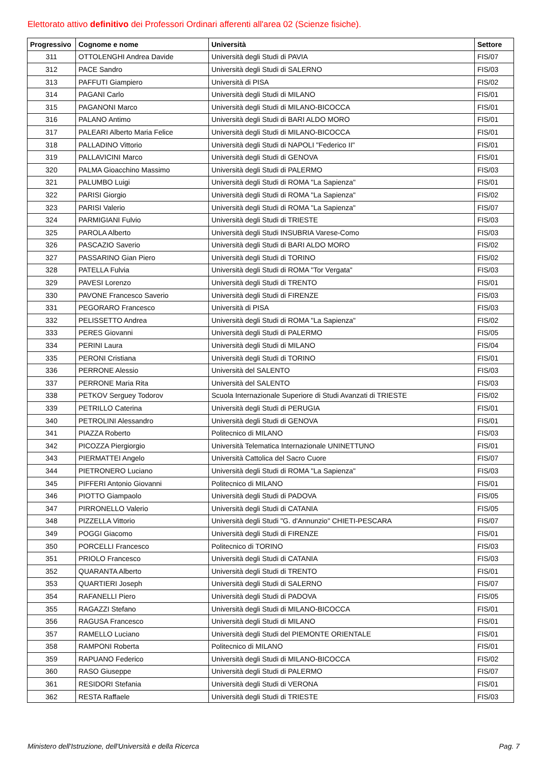Elettorato attivo definitivo dei Professori Ordinari afferenti all'area 02 (Scienze fisiche).
| Progressivo | Cognome e nome | Università | Settore |
| --- | --- | --- | --- |
| 311 | OTTOLENGHI Andrea Davide | Università degli Studi di PAVIA | FIS/07 |
| 312 | PACE Sandro | Università degli Studi di SALERNO | FIS/03 |
| 313 | PAFFUTI Giampiero | Università di PISA | FIS/02 |
| 314 | PAGANI Carlo | Università degli Studi di MILANO | FIS/01 |
| 315 | PAGANONI Marco | Università degli Studi di MILANO-BICOCCA | FIS/01 |
| 316 | PALANO Antimo | Università degli Studi di BARI ALDO MORO | FIS/01 |
| 317 | PALEARI Alberto Maria Felice | Università degli Studi di MILANO-BICOCCA | FIS/01 |
| 318 | PALLADINO Vittorio | Università degli Studi di NAPOLI "Federico II" | FIS/01 |
| 319 | PALLAVICINI Marco | Università degli Studi di GENOVA | FIS/01 |
| 320 | PALMA Gioacchino Massimo | Università degli Studi di PALERMO | FIS/03 |
| 321 | PALUMBO Luigi | Università degli Studi di ROMA "La Sapienza" | FIS/01 |
| 322 | PARISI Giorgio | Università degli Studi di ROMA "La Sapienza" | FIS/02 |
| 323 | PARISI Valerio | Università degli Studi di ROMA "La Sapienza" | FIS/07 |
| 324 | PARMIGIANI Fulvio | Università degli Studi di TRIESTE | FIS/03 |
| 325 | PAROLA Alberto | Università degli Studi INSUBRIA Varese-Como | FIS/03 |
| 326 | PASCAZIO Saverio | Università degli Studi di BARI ALDO MORO | FIS/02 |
| 327 | PASSARINO Gian Piero | Università degli Studi di TORINO | FIS/02 |
| 328 | PATELLA Fulvia | Università degli Studi di ROMA "Tor Vergata" | FIS/03 |
| 329 | PAVESI Lorenzo | Università degli Studi di TRENTO | FIS/01 |
| 330 | PAVONE Francesco Saverio | Università degli Studi di FIRENZE | FIS/03 |
| 331 | PEGORARO Francesco | Università di PISA | FIS/03 |
| 332 | PELISSETTO Andrea | Università degli Studi di ROMA "La Sapienza" | FIS/02 |
| 333 | PERES Giovanni | Università degli Studi di PALERMO | FIS/05 |
| 334 | PERINI Laura | Università degli Studi di MILANO | FIS/04 |
| 335 | PERONI Cristiana | Università degli Studi di TORINO | FIS/01 |
| 336 | PERRONE Alessio | Università del SALENTO | FIS/03 |
| 337 | PERRONE Maria Rita | Università del SALENTO | FIS/03 |
| 338 | PETKOV Serguey Todorov | Scuola Internazionale Superiore di Studi Avanzati di TRIESTE | FIS/02 |
| 339 | PETRILLO Caterina | Università degli Studi di PERUGIA | FIS/01 |
| 340 | PETROLINI Alessandro | Università degli Studi di GENOVA | FIS/01 |
| 341 | PIAZZA Roberto | Politecnico di MILANO | FIS/03 |
| 342 | PICOZZA Piergiorgio | Università Telematica Internazionale UNINETTUNO | FIS/01 |
| 343 | PIERMATTEI Angelo | Università Cattolica del Sacro Cuore | FIS/07 |
| 344 | PIETRONERO Luciano | Università degli Studi di ROMA "La Sapienza" | FIS/03 |
| 345 | PIFFERI Antonio Giovanni | Politecnico di MILANO | FIS/01 |
| 346 | PIOTTO Giampaolo | Università degli Studi di PADOVA | FIS/05 |
| 347 | PIRRONELLO Valerio | Università degli Studi di CATANIA | FIS/05 |
| 348 | PIZZELLA Vittorio | Università degli Studi "G. d'Annunzio" CHIETI-PESCARA | FIS/07 |
| 349 | POGGI Giacomo | Università degli Studi di FIRENZE | FIS/01 |
| 350 | PORCELLI Francesco | Politecnico di TORINO | FIS/03 |
| 351 | PRIOLO Francesco | Università degli Studi di CATANIA | FIS/03 |
| 352 | QUARANTA Alberto | Università degli Studi di TRENTO | FIS/01 |
| 353 | QUARTIERI Joseph | Università degli Studi di SALERNO | FIS/07 |
| 354 | RAFANELLI Piero | Università degli Studi di PADOVA | FIS/05 |
| 355 | RAGAZZI Stefano | Università degli Studi di MILANO-BICOCCA | FIS/01 |
| 356 | RAGUSA Francesco | Università degli Studi di MILANO | FIS/01 |
| 357 | RAMELLO Luciano | Università degli Studi del PIEMONTE ORIENTALE | FIS/01 |
| 358 | RAMPONI Roberta | Politecnico di MILANO | FIS/01 |
| 359 | RAPUANO Federico | Università degli Studi di MILANO-BICOCCA | FIS/02 |
| 360 | RASO Giuseppe | Università degli Studi di PALERMO | FIS/07 |
| 361 | RESIDORI Stefania | Università degli Studi di VERONA | FIS/01 |
| 362 | RESTA Raffaele | Università degli Studi di TRIESTE | FIS/03 |
Ministero dell'Istruzione, dell'Università e della Ricerca Pag. 7